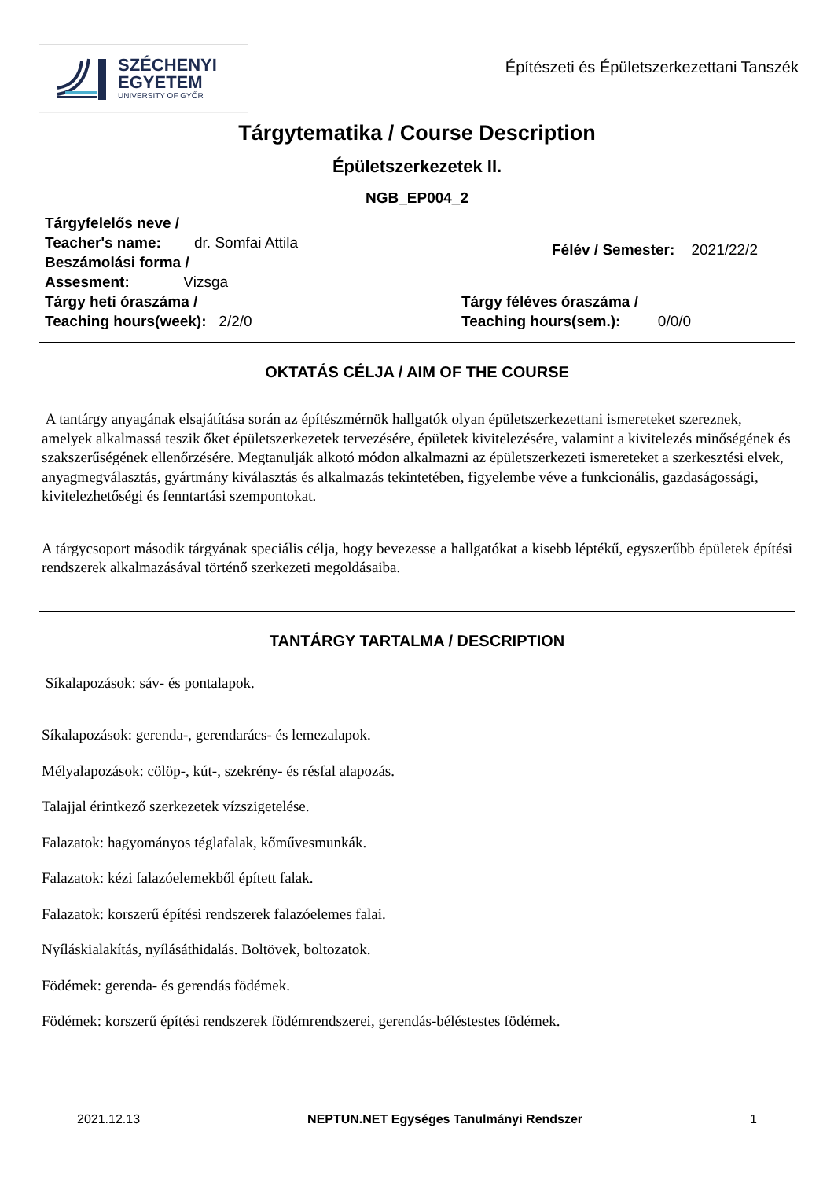SZÉCHENYI
EGYETEM
UNIVERSITY OF GYŐR
Építészeti és Épületszerkezettani Tanszék
Tárgytematika / Course Description
Épületszerkezetek II.
NGB_EP004_2
Tárgyfelelős neve /
Teacher's name: dr. Somfai Attila
Beszámolási forma /
Assesment: Vizsga
Félév / Semester: 2021/22/2
Tárgy heti óraszáma /
Teaching hours(week): 2/2/0
Tárgy féléves óraszáma /
Teaching hours(sem.): 0/0/0
OKTATÁS CÉLJA / AIM OF THE COURSE
A tantárgy anyagának elsajátítása során az építészmérnök hallgatók olyan épületszerkezettani ismereteket szereznek, amelyek alkalmassá teszik őket épületszerkezetek tervezésére, épületek kivitelezésére, valamint a kivitelezés minőségének és szakszerűségének ellenőrzésére. Megtanulják alkotó módon alkalmazni az épületszerkezeti ismereteket a szerkesztési elvek, anyagmegválasztás, gyártmány kiválasztás és alkalmazás tekintetében, figyelembe véve a funkcionális, gazdaságossági, kivitelezhetőségi és fenntartási szempontokat.
A tárgycsoport második tárgyának speciális célja, hogy bevezesse a hallgatókat a kisebb léptékű, egyszerűbb épületek építési rendszerek alkalmazásával történő szerkezeti megoldásaiba.
TANTÁRGY TARTALMA / DESCRIPTION
Síkalapozások: sáv- és pontalapok.
Síkalapozások: gerenda-, gerendarács- és lemezalapok.
Mélyalapozások: cölöp-, kút-, szekrény- és résfal alapozás.
Talajjal érintkező szerkezetek vízszigetelése.
Falazatok: hagyományos téglafalak, kőművesmunkák.
Falazatok: kézi falazóelemekből épített falak.
Falazatok: korszerű építési rendszerek falazóelemes falai.
Nyíláskialakítás, nyílásáthidalás. Boltövek, boltozatok.
Födémek: gerenda- és gerendás födémek.
Födémek: korszerű építési rendszerek födémrendszerei, gerendás-béléstestes födémek.
2021.12.13 NEPTUN.NET Egységes Tanulmányi Rendszer 1